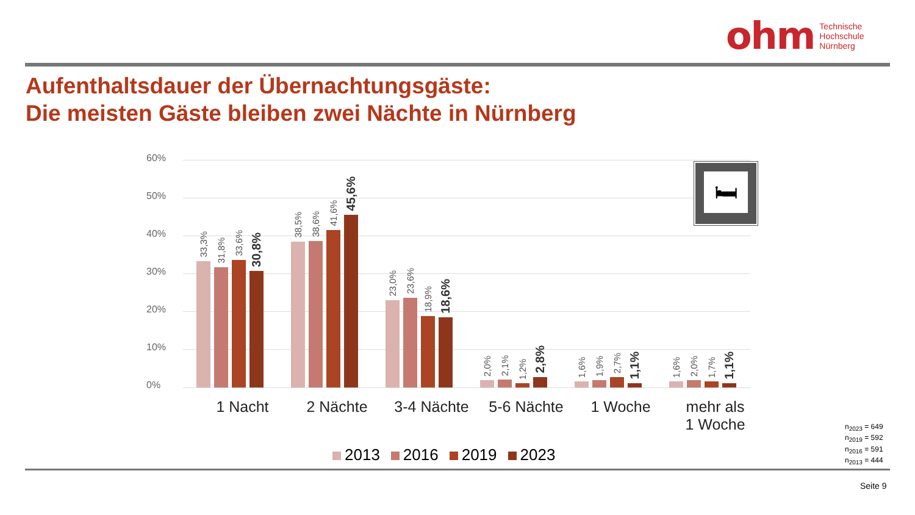ohm Technische
Hochschule
Nürnberg
Aufenthaltsdauer der Übernachtungsgäste:
Die meisten Gäste bleiben zwei Nächte in Nürnberg
60%
50%
40%
30%
20%
10%
0%
🛏
33,3%
31,8%
33,6%
30,8%
38,5%
38,6%
41,6%
45,6%
23,0%
23,6%
18,9%
18,6%
2,0%
2,1%
1,2%
2,8%
1,6%
1,9%
2,7%
1,1%
1,6%
2,0%
1,7%
1,1%
1 Nacht 2 Nächte 3-4 Nächte 5-6 Nächte 1 Woche mehr als
1 Woche
2013 2016 2019 2023
n<sub>2023</sub> = 649
n<sub>2019</sub> = 592
n<sub>2016</sub> = 591
n<sub>2013</sub> = 444
Seite 9